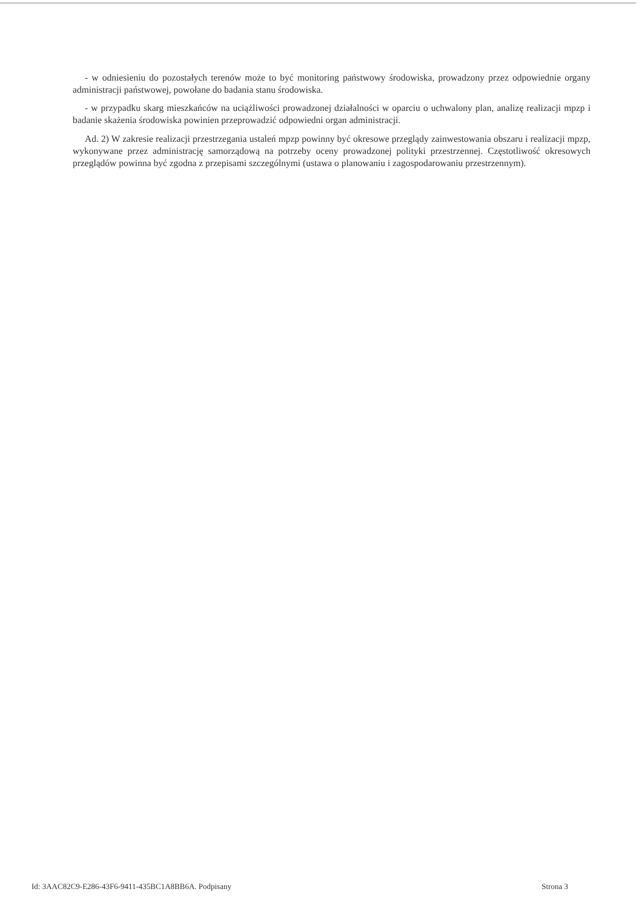- w odniesieniu do pozostałych terenów może to być monitoring państwowy środowiska, prowadzony przez odpowiednie organy administracji państwowej, powołane do badania stanu środowiska.
- w przypadku skarg mieszkańców na uciążliwości prowadzonej działalności w oparciu o uchwalony plan, analizę realizacji mpzp i badanie skażenia środowiska powinien przeprowadzić odpowiedni organ administracji.
Ad. 2) W zakresie realizacji przestrzegania ustaleń mpzp powinny być okresowe przeglądy zainwestowania obszaru i realizacji mpzp, wykonywane przez administrację samorządową na potrzeby oceny prowadzonej polityki przestrzennej. Częstotliwość okresowych przeglądów powinna być zgodna z przepisami szczególnymi (ustawa o planowaniu i zagospodarowaniu przestrzennym).
Id: 3AAC82C9-E286-43F6-9411-435BC1A8BB6A. Podpisany Strona 3